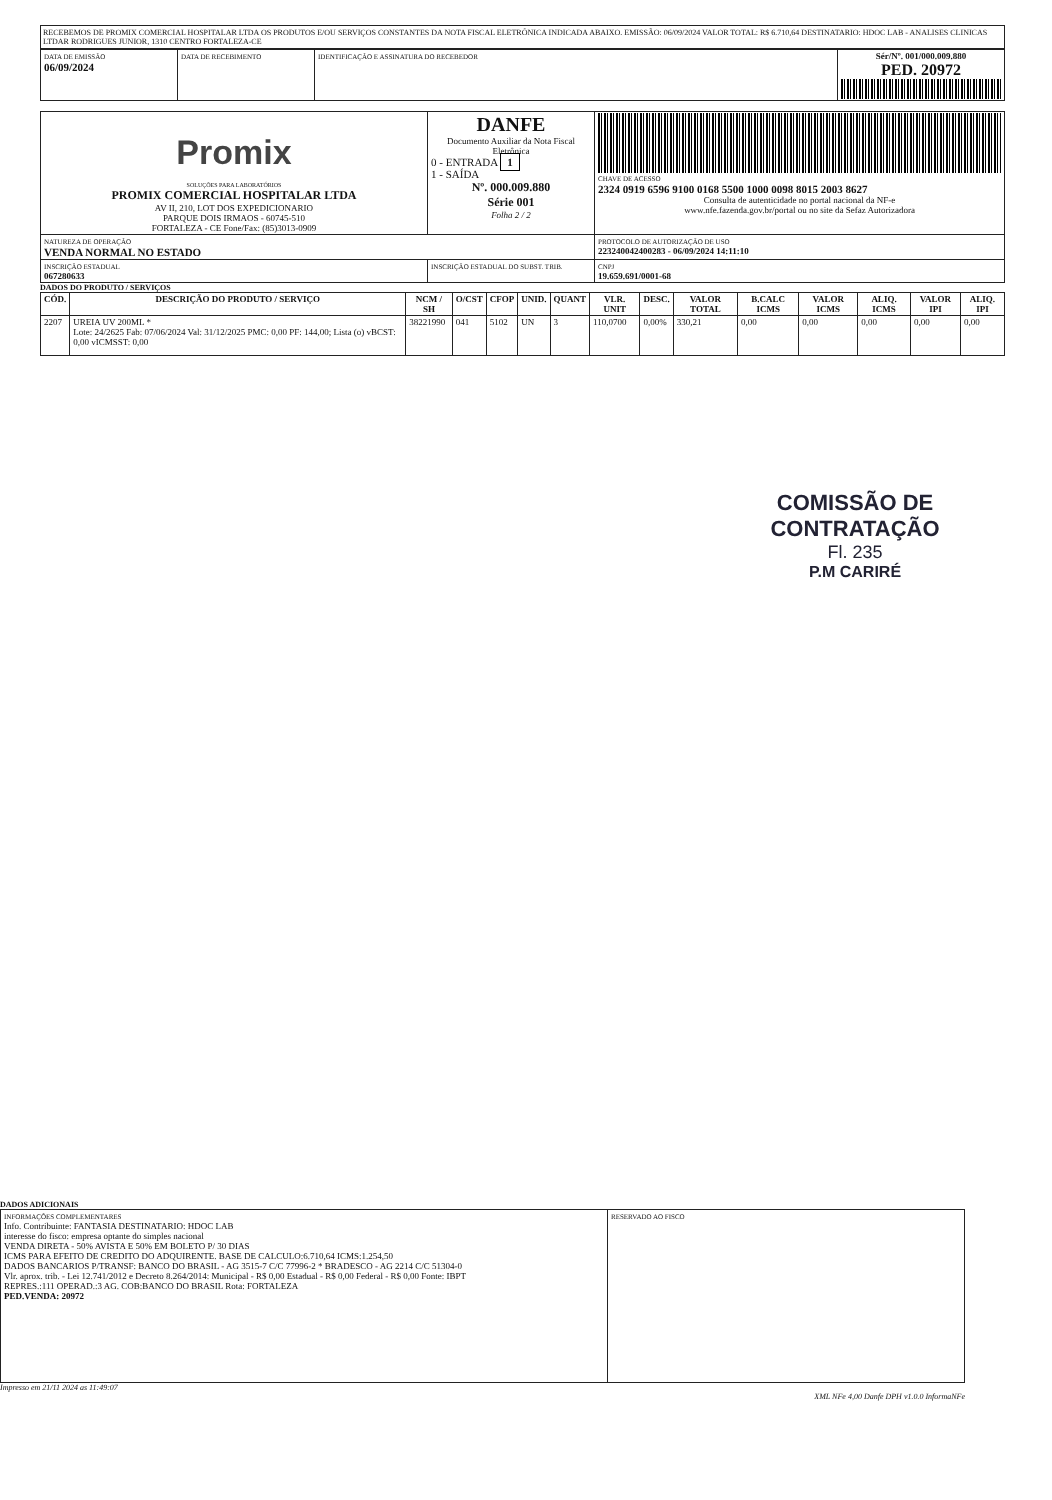RECEBEMOS DE PROMIX COMERCIAL HOSPITALAR LTDA OS PRODUTOS E/OU SERVIÇOS CONSTANTES DA NOTA FISCAL ELETRÔNICA INDICADA ABAIXO. EMISSÃO: 06/09/2024 VALOR TOTAL: R$ 6.710,64 DESTINATARIO: HDOC LAB - ANALISES CLINICAS LTDAR RODRIGUES JUNIOR, 1310 CENTRO FORTALEZA-CE
| DATA DE EMISSÃO 06/09/2024 | DATA DE RECEBIMENTO | IDENTIFICAÇÃO E ASSINATURA DO RECEBEDOR | Sér/Nº. 001/000.009.880 PED. 20972 |
| Promix SOLUÇÕES PARA LABORATÓRIOS PROMIX COMERCIAL HOSPITALAR LTDA AV II, 210, LOT DOS EXPEDICIONARIO PARQUE DOIS IRMAOS - 60745-510 FORTALEZA - CE Fone/Fax: (85)3013-0909 | DANFE Documento Auxiliar da Nota Fiscal Eletrônica 0 - ENTRADA 1 1 - SAÍDA Nº. 000.009.880 Série 001 Folha 2 / 2 | CHAVE DE ACESSO 2324 0919 6596 9100 0168 5500 1000 0098 8015 2003 8627 Consulta de autenticidade no portal nacional da NF-e www.nfe.fazenda.gov.br/portal ou no site da Sefaz Autorizadora |
| NATUREZA DE OPERAÇÃO VENDA NORMAL NO ESTADO | | PROTOCOLO DE AUTORIZAÇÃO DE USO 223240042400283 - 06/09/2024 14:11:10 |
| INSCRIÇÃO ESTADUAL 067280633 | INSCRIÇÃO ESTADUAL DO SUBST. TRIB. | CNPJ 19.659.691/0001-68 |
DADOS DO PRODUTO / SERVIÇOS
| CÓD. | DESCRIÇÃO DO PRODUTO / SERVIÇO | NCM / SH | O/CST | CFOP | UNID. | QUANT | VLR. UNIT | DESC. | VALOR TOTAL | B.CALC ICMS | VALOR ICMS | ALIQ. ICMS | VALOR IPI | ALIQ. IPI |
| --- | --- | --- | --- | --- | --- | --- | --- | --- | --- | --- | --- | --- | --- | --- |
| 2207 | UREIA UV 200ML * Lote: 24/2625 Fab: 07/06/2024 Val: 31/12/2025 PMC: 0,00 PF: 144,00; Lista (o) vBCST: 0,00 vICMSST: 0,00 | 38221990 | 041 | 5102 | UN | 3 | 110,0700 | 0,00% | 330,21 | 0,00 | 0,00 | 0,00 | 0,00 | 0,00 |
COMISSÃO DE CONTRATAÇÃO
Fl. 235
P.M CARIRÉ
DADOS ADICIONAIS
| INFORMAÇÕES COMPLEMENTARES Info. Contribuinte: FANTASIA DESTINATARIO: HDOC LAB interesse do fisco: empresa optante do simples nacional VENDA DIRETA - 50% AVISTA E 50% EM BOLETO P/ 30 DIAS ICMS PARA EFEITO DE CREDITO DO ADQUIRENTE. BASE DE CALCULO:6.710,64 ICMS:1.254,50 DADOS BANCARIOS P/TRANSF: BANCO DO BRASIL - AG 3515-7 C/C 77996-2 * BRADESCO - AG 2214 C/C 51304-0 Vlr. aprox. trib. - Lei 12.741/2012 e Decreto 8.264/2014: Municipal - R$ 0,00 Estadual - R$ 0,00 Federal - R$ 0,00 Fonte: IBPT REPRES.:111 OPERAD.:3 AG. COB:BANCO DO BRASIL Rota: FORTALEZA PED.VENDA: 20972 | RESERVADO AO FISCO |
Impresso em 21/11 2024 as 11:49:07
XML NFe 4,00 Danfe DPH v1.0.0 InformaNFe